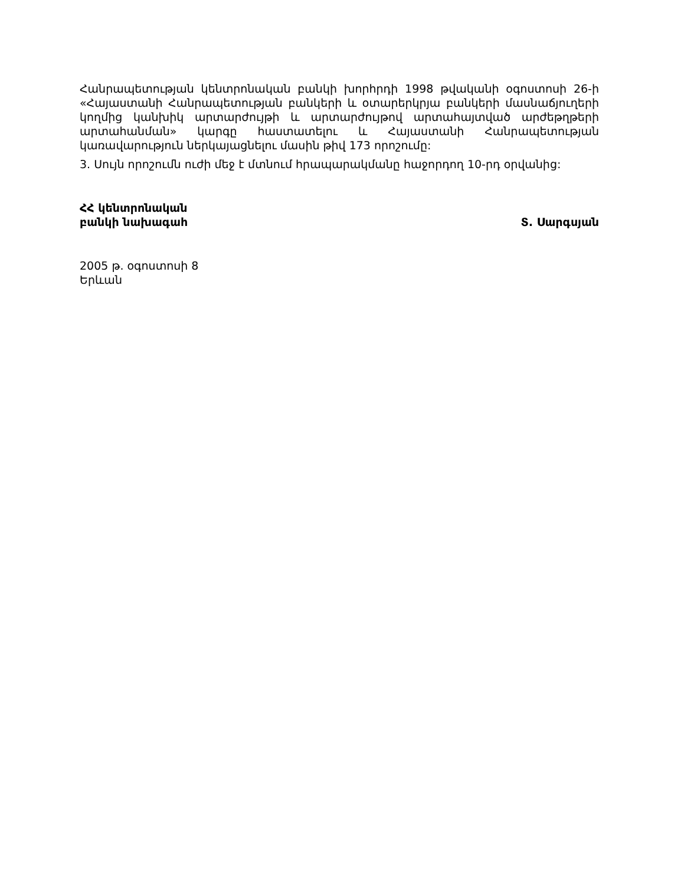Հանրապետության կենտրոնական բանկի խորհրդի 1998 թվականի օգոստոսի 26-ի «Հայաստանի Հանրապետության բանկերի և օտարերկրյա բանկերի մասնաճյուղերի կողմից կանխիկ արտարժույթի և արտարժույթով արտահայտված արժեթղթերի արտահանման» կարգը հաստատելու և Հայաստանի Հանրապետության կառավարություն ներկայացնելու մասին թիվ 173 որոշումը:
3. Սույն որոշումն ուժի մեջ է մտնում հրապարակմանը հաջորդող 10-րդ օրվանից:
ՀՀ կենտրոնական
բանկի նախագահ
Տ. Սարգսյան
2005 թ. օգոստոսի 8
Երևան